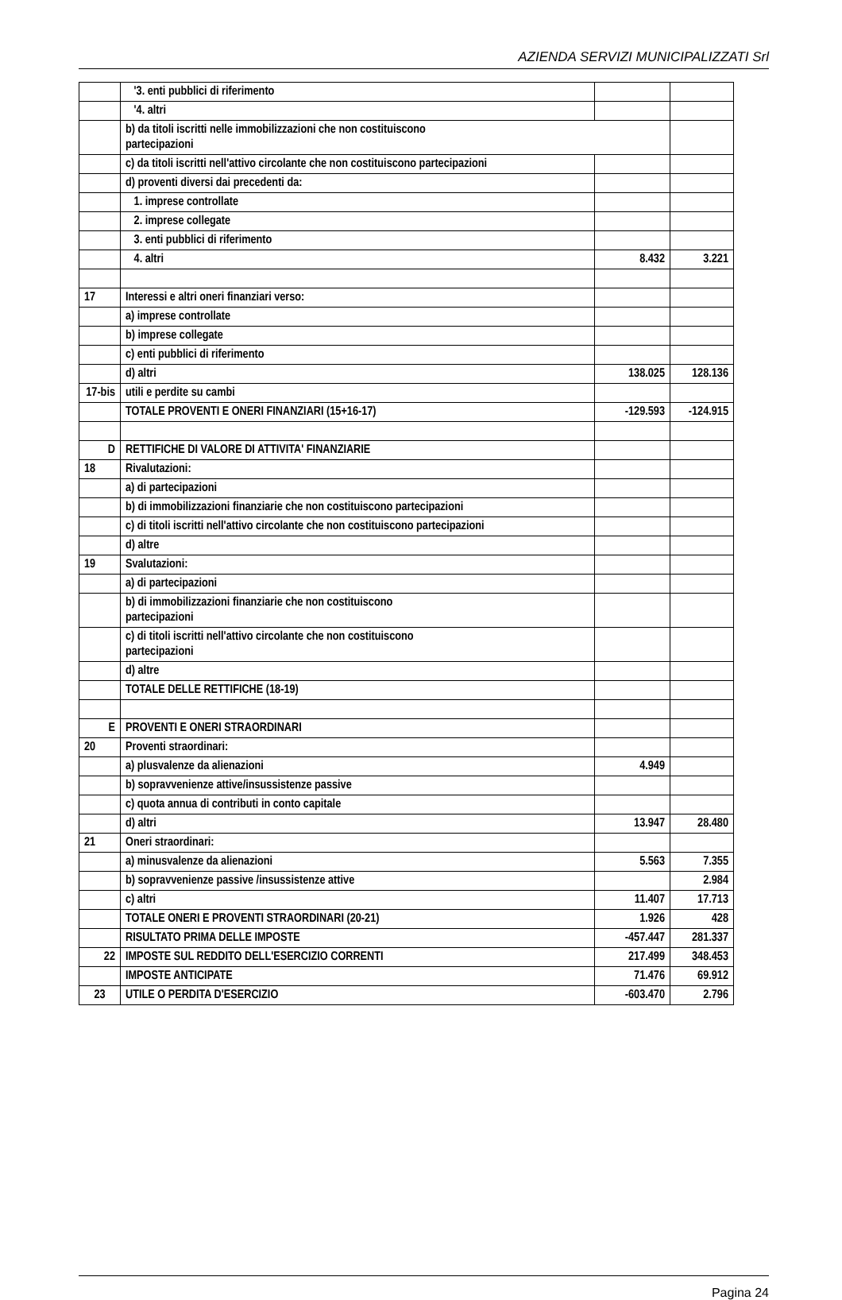AZIENDA SERVIZI MUNICIPALIZZATI Srl
| | '3. enti pubblici di riferimento | | |
| | '4. altri | | |
| | b) da titoli iscritti nelle immobilizzazioni che non costituiscono partecipazioni | | |
| | c) da titoli iscritti nell'attivo circolante che non costituiscono partecipazioni | | |
| | d) proventi diversi dai precedenti da: | | |
| | 1. imprese controllate | | |
| | 2. imprese collegate | | |
| | 3. enti pubblici di riferimento | | |
| | 4. altri | 8.432 | 3.221 |
| 17 | Interessi e altri oneri finanziari verso: | | |
| | a) imprese controllate | | |
| | b) imprese collegate | | |
| | c) enti pubblici di riferimento | | |
| | d) altri | 138.025 | 128.136 |
| 17-bis | utili e perdite su cambi | | |
| | TOTALE PROVENTI E ONERI FINANZIARI (15+16-17) | -129.593 | -124.915 |
| D | RETTIFICHE DI VALORE DI ATTIVITA' FINANZIARIE | | |
| 18 | Rivalutazioni: | | |
| | a) di partecipazioni | | |
| | b) di immobilizzazioni finanziarie che non costituiscono partecipazioni | | |
| | c) di titoli iscritti nell'attivo circolante che non costituiscono partecipazioni | | |
| | d) altre | | |
| 19 | Svalutazioni: | | |
| | a) di partecipazioni | | |
| | b) di immobilizzazioni finanziarie che non costituiscono partecipazioni | | |
| | c) di titoli iscritti nell'attivo circolante che non costituiscono partecipazioni | | |
| | d) altre | | |
| | TOTALE DELLE RETTIFICHE (18-19) | | |
| E | PROVENTI E ONERI STRAORDINARI | | |
| 20 | Proventi straordinari: | | |
| | a) plusvalenze da alienazioni | 4.949 | |
| | b) sopravvenienze attive/insussistenze passive | | |
| | c) quota annua di contributi in conto capitale | | |
| | d) altri | 13.947 | 28.480 |
| 21 | Oneri straordinari: | | |
| | a) minusvalenze da alienazioni | 5.563 | 7.355 |
| | b) sopravvenienze passive /insussistenze attive | | 2.984 |
| | c) altri | 11.407 | 17.713 |
| | TOTALE ONERI E PROVENTI STRAORDINARI (20-21) | 1.926 | 428 |
| | RISULTATO PRIMA DELLE IMPOSTE | -457.447 | 281.337 |
| 22 | IMPOSTE SUL REDDITO DELL'ESERCIZIO CORRENTI | 217.499 | 348.453 |
| | IMPOSTE ANTICIPATE | 71.476 | 69.912 |
| 23 | UTILE O PERDITA D'ESERCIZIO | -603.470 | 2.796 |
Pagina 24